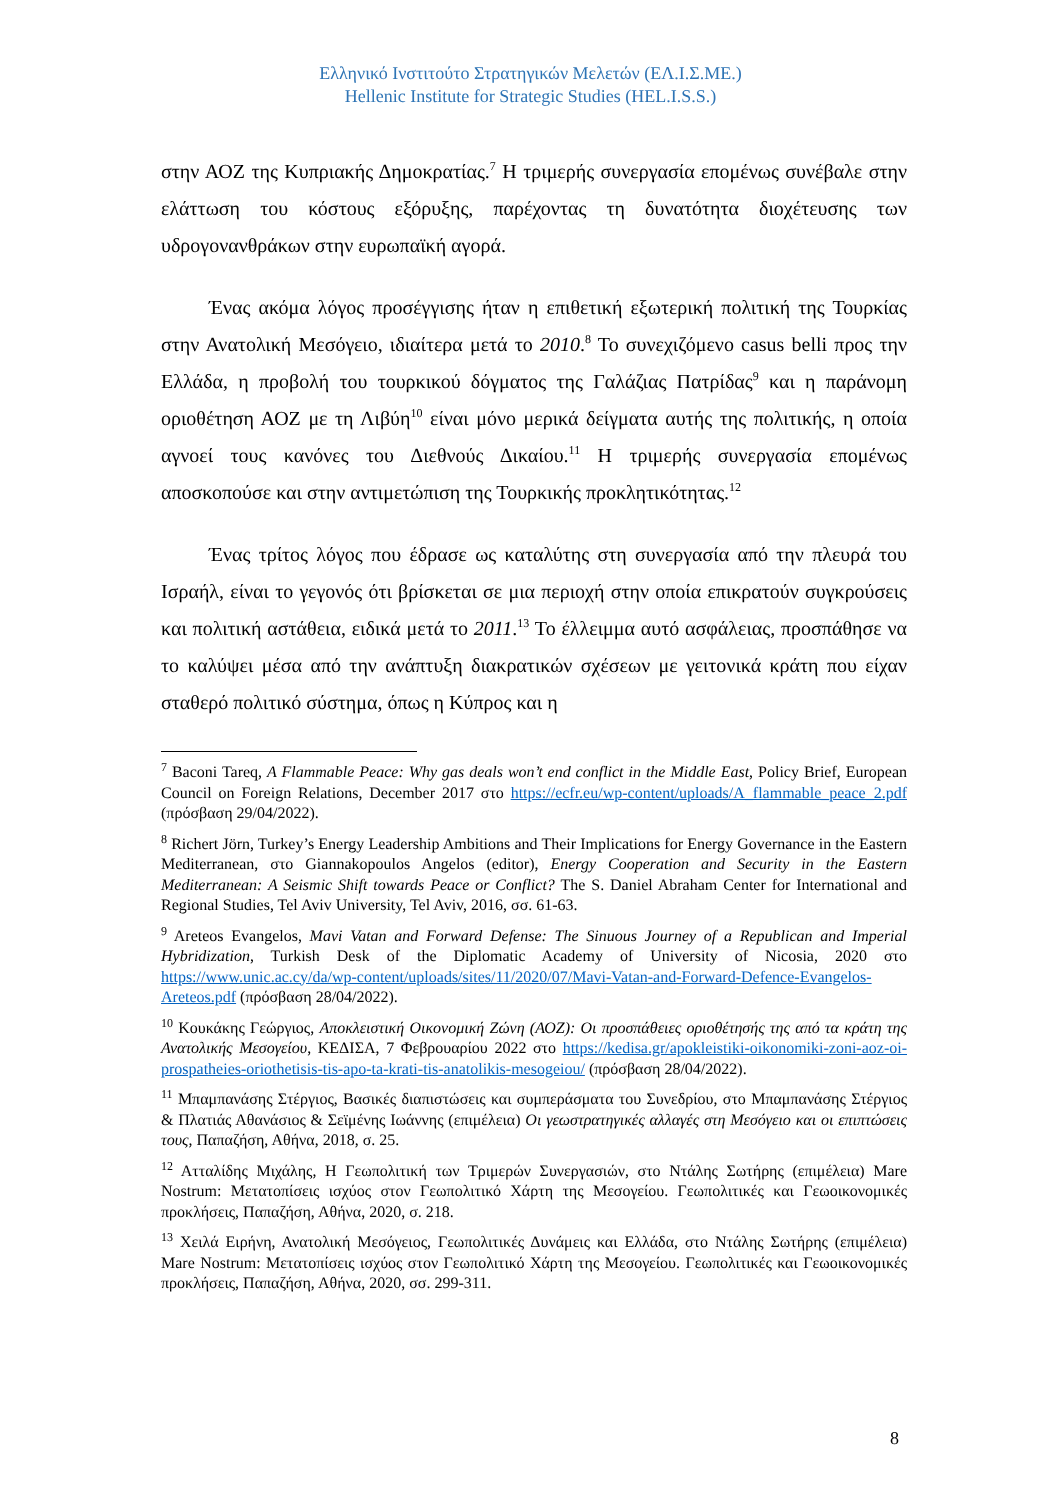Ελληνικό Ινστιτούτο Στρατηγικών Μελετών (ΕΛ.Ι.Σ.ΜΕ.)
Hellenic Institute for Strategic Studies (HEL.I.S.S.)
στην ΑΟΖ της Κυπριακής Δημοκρατίας.<sup>7</sup> Η τριμερής συνεργασία επομένως συνέβαλε στην ελάττωση του κόστους εξόρυξης, παρέχοντας τη δυνατότητα διοχέτευσης των υδρογονανθράκων στην ευρωπαϊκή αγορά.
Ένας ακόμα λόγος προσέγγισης ήταν η επιθετική εξωτερική πολιτική της Τουρκίας στην Ανατολική Μεσόγειο, ιδιαίτερα μετά το 2010.<sup>8</sup> Το συνεχιζόμενο casus belli προς την Ελλάδα, η προβολή του τουρκικού δόγματος της Γαλάζιας Πατρίδας<sup>9</sup> και η παράνομη οριοθέτηση ΑΟΖ με τη Λιβύη<sup>10</sup> είναι μόνο μερικά δείγματα αυτής της πολιτικής, η οποία αγνοεί τους κανόνες του Διεθνούς Δικαίου.<sup>11</sup> Η τριμερής συνεργασία επομένως αποσκοπούσε και στην αντιμετώπιση της Τουρκικής προκλητικότητας.<sup>12</sup>
Ένας τρίτος λόγος που έδρασε ως καταλύτης στη συνεργασία από την πλευρά του Ισραήλ, είναι το γεγονός ότι βρίσκεται σε μια περιοχή στην οποία επικρατούν συγκρούσεις και πολιτική αστάθεια, ειδικά μετά το 2011.<sup>13</sup> Το έλλειμμα αυτό ασφάλειας, προσπάθησε να το καλύψει μέσα από την ανάπτυξη διακρατικών σχέσεων με γειτονικά κράτη που είχαν σταθερό πολιτικό σύστημα, όπως η Κύπρος και η
<sup>7</sup> Baconi Tareq, A Flammable Peace: Why gas deals won’t end conflict in the Middle East, Policy Brief, European Council on Foreign Relations, December 2017 στο https://ecfr.eu/wp-content/uploads/A_flammable_peace_2.pdf (πρόσβαση 29/04/2022).
<sup>8</sup> Richert Jörn, Turkey’s Energy Leadership Ambitions and Their Implications for Energy Governance in the Eastern Mediterranean, στο Giannakopoulos Angelos (editor), Energy Cooperation and Security in the Eastern Mediterranean: A Seismic Shift towards Peace or Conflict? The S. Daniel Abraham Center for International and Regional Studies, Tel Aviv University, Tel Aviv, 2016, σσ. 61-63.
<sup>9</sup> Areteos Evangelos, Mavi Vatan and Forward Defense: The Sinuous Journey of a Republican and Imperial Hybridization, Turkish Desk of the Diplomatic Academy of University of Nicosia, 2020 στο https://www.unic.ac.cy/da/wp-content/uploads/sites/11/2020/07/Mavi-Vatan-and-Forward-Defence-Evangelos-Areteos.pdf (πρόσβαση 28/04/2022).
<sup>10</sup> Κουκάκης Γεώργιος, Αποκλειστική Οικονομική Ζώνη (ΑΟΖ): Οι προσπάθειες οριοθέτησής της από τα κράτη της Ανατολικής Μεσογείου, ΚΕΔΙΣΑ, 7 Φεβρουαρίου 2022 στο https://kedisa.gr/apokleistiki-oikonomiki-zoni-aoz-oi-prospatheies-oriothetisis-tis-apo-ta-krati-tis-anatolikis-mesogeiou/ (πρόσβαση 28/04/2022).
<sup>11</sup> Μπαμπανάσης Στέργιος, Βασικές διαπιστώσεις και συμπεράσματα του Συνεδρίου, στο Μπαμπανάσης Στέργιος & Πλατιάς Αθανάσιος & Σεϊμένης Ιωάννης (επιμέλεια) Οι γεωστρατηγικές αλλαγές στη Μεσόγειο και οι επιπτώσεις τους, Παπαζήση, Αθήνα, 2018, σ. 25.
<sup>12</sup> Ατταλίδης Μιχάλης, Η Γεωπολιτική των Τριμερών Συνεργασιών, στο Ντάλης Σωτήρης (επιμέλεια) Mare Nostrum: Μετατοπίσεις ισχύος στον Γεωπολιτικό Χάρτη της Μεσογείου. Γεωπολιτικές και Γεωοικονομικές προκλήσεις, Παπαζήση, Αθήνα, 2020, σ. 218.
<sup>13</sup> Χειλά Ειρήνη, Ανατολική Μεσόγειος, Γεωπολιτικές Δυνάμεις και Ελλάδα, στο Ντάλης Σωτήρης (επιμέλεια) Mare Nostrum: Μετατοπίσεις ισχύος στον Γεωπολιτικό Χάρτη της Μεσογείου. Γεωπολιτικές και Γεωοικονομικές προκλήσεις, Παπαζήση, Αθήνα, 2020, σσ. 299-311.
8